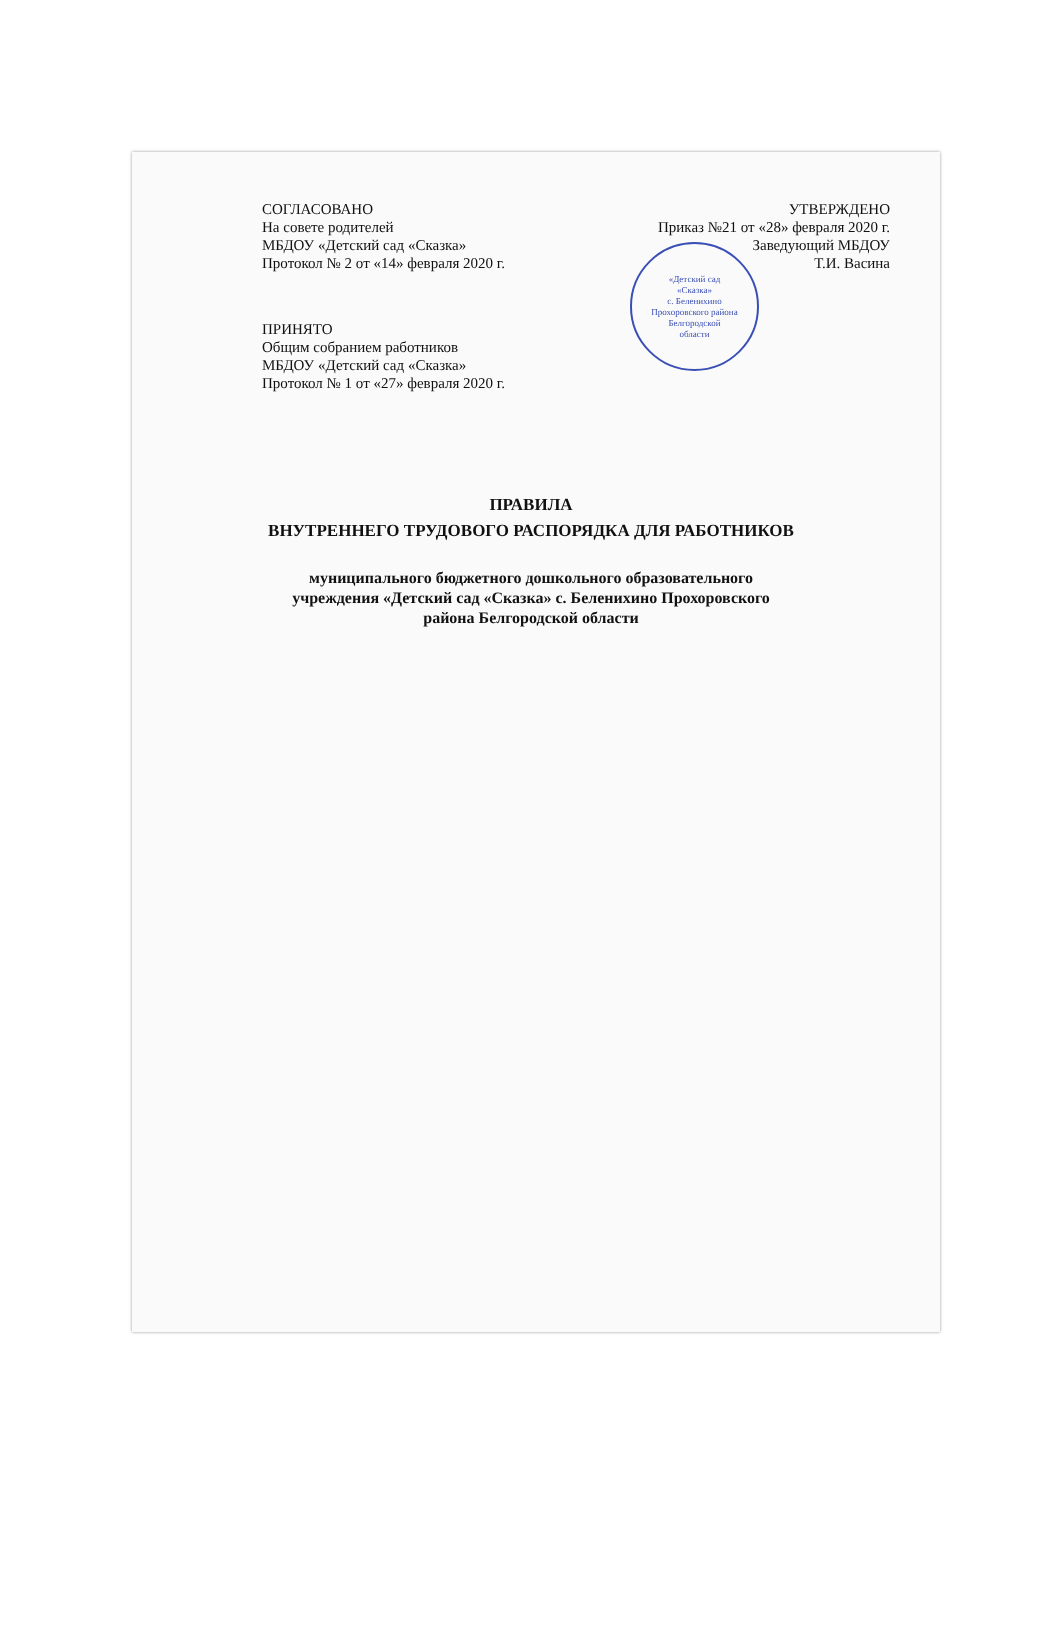«Детский сад
«Сказка»
с. Беленихино
Прохоровского района
Белгородской
области
СОГЛАСОВАНО
На совете родителей
МБДОУ «Детский сад «Сказка»
Протокол № 2 от «14» февраля 2020 г.
УТВЕРЖДЕНО
Приказ №21 от «28» февраля 2020 г.
Заведующий МБДОУ
Т.И. Васина
ПРИНЯТО
Общим собранием работников
МБДОУ «Детский сад «Сказка»
Протокол № 1 от «27» февраля 2020 г.
ПРАВИЛА
ВНУТРЕННЕГО ТРУДОВОГО РАСПОРЯДКА ДЛЯ РАБОТНИКОВ
муниципального бюджетного дошкольного образовательного
учреждения «Детский сад «Сказка» с. Беленихино Прохоровского
района Белгородской области